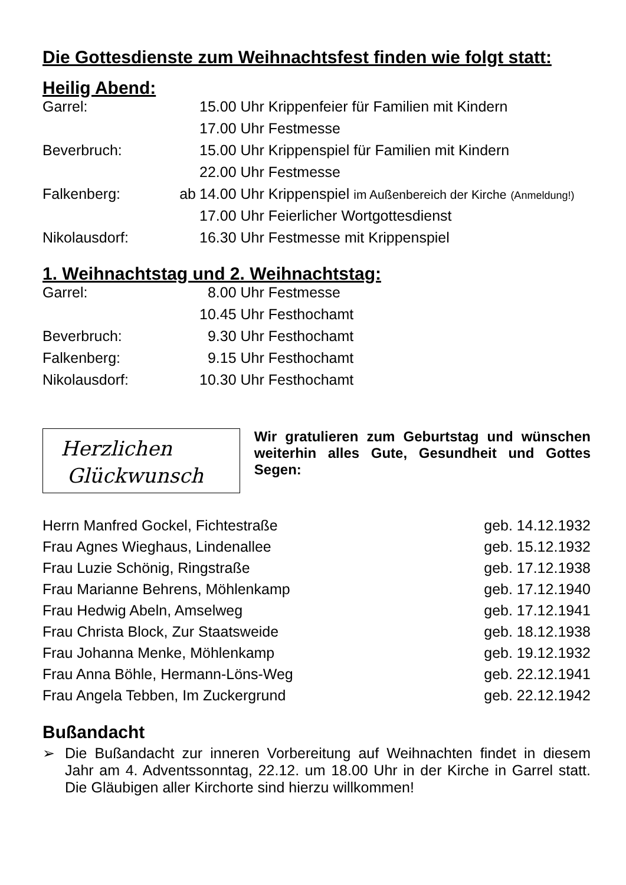Die Gottesdienste zum Weihnachtsfest finden wie folgt statt:
Heilig Abend:
| Garrel: | | 15.00 Uhr Krippenfeier für Familien mit Kindern |
| | | 17.00 Uhr Festmesse |
| Beverbruch: | | 15.00 Uhr Krippenspiel für Familien mit Kindern |
| | | 22.00 Uhr Festmesse |
| Falkenberg: | ab | 14.00 Uhr Krippenspiel im Außenbereich der Kirche (Anmeldung!) |
| | | 17.00 Uhr Feierlicher Wortgottesdienst |
| Nikolausdorf: | | 16.30 Uhr Festmesse mit Krippenspiel |
1. Weihnachtstag und 2. Weihnachtstag:
| Garrel: | | 8.00 Uhr Festmesse |
| | | 10.45 Uhr Festhochamt |
| Beverbruch: | | 9.30 Uhr Festhochamt |
| Falkenberg: | | 9.15 Uhr Festhochamt |
| Nikolausdorf: | | 10.30 Uhr Festhochamt |
Herzlichen
Glückwunsch
Wir gratulieren zum Geburtstag und wünschen weiterhin alles Gute, Gesundheit und Gottes Segen:
| Herrn Manfred Gockel, Fichtestraße | geb. 14.12.1932 |
| Frau Agnes Wieghaus, Lindenallee | geb. 15.12.1932 |
| Frau Luzie Schönig, Ringstraße | geb. 17.12.1938 |
| Frau Marianne Behrens, Möhlenkamp | geb. 17.12.1940 |
| Frau Hedwig Abeln, Amselweg | geb. 17.12.1941 |
| Frau Christa Block, Zur Staatsweide | geb. 18.12.1938 |
| Frau Johanna Menke, Möhlenkamp | geb. 19.12.1932 |
| Frau Anna Böhle, Hermann-Löns-Weg | geb. 22.12.1941 |
| Frau Angela Tebben, Im Zuckergrund | geb. 22.12.1942 |
Bußandacht
➢ Die Bußandacht zur inneren Vorbereitung auf Weihnachten findet in diesem Jahr am 4. Adventssonntag, 22.12. um 18.00 Uhr in der Kirche in Garrel statt. Die Gläubigen aller Kirchorte sind hierzu willkommen!